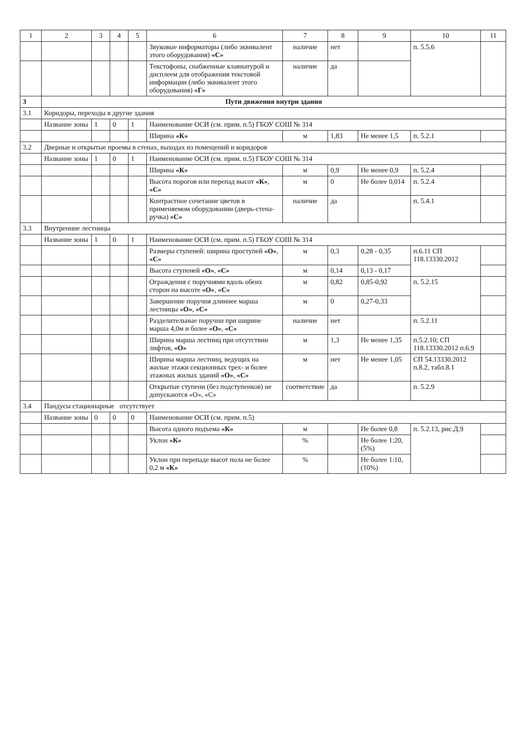| 1 | 2 | 3 | 4 | 5 | 6 | 7 | 8 | 9 | 10 | 11 |
| --- | --- | --- | --- | --- | --- | --- | --- | --- | --- | --- |
| | | | | | Звуковые информаторы (либо эквивалент этого оборудования) «С» | наличие | нет | | п. 5.5.6 | |
| | | | | | Текстофоны, снабженные клавиатурой и дисплеем для отображения текстовой информации (либо эквивалент этого оборудования) «Г» | наличие | да | | | |
| 3 | Пути движения внутри здания | | | | | | | | | |
| 3.1 | Коридоры, переходы в другие здания | | | | | | | | | |
| | Название зоны | 1 | 0 | 1 | Наименование ОСИ (см. прим. п.5) ГБОУ СОШ № 314 | | | | | |
| | | | | | Ширина «К» | м | 1,83 | Не менее 1,5 | п. 5.2.1 | |
| 3.2 | Дверные и открытые проемы в стенах, выходах из помещений и коридоров | | | | | | | | | |
| | Название зоны | 1 | 0 | 1 | Наименование ОСИ (см. прим. п.5) ГБОУ СОШ № 314 | | | | | |
| | | | | | Ширина «К» | м | 0,9 | Не менее 0,9 | п. 5.2.4 | |
| | | | | | Высота порогов или перепад высот «К» , «С» | м | 0 | Не более 0,014 | п. 5.2.4 | |
| | | | | | Контрастное сочетание цветов в применяемом оборудовании (дверь-стена-ручка) «С» | наличие | да | | п. 5.4.1 | |
| 3.3 | Внутренние лестницы | | | | | | | | | |
| | Название зоны | 1 | 0 | 1 | Наименование ОСИ (см. прим. п.5) ГБОУ СОШ № 314 | | | | | |
| | | | | | Размеры ступеней: ширина проступей «О» , «С» | м | 0,3 | 0,28 - 0,35 | п.6.11 СП 118.13330.2012 | |
| | | | | | Высота ступеней «О» , «С» | м | 0,14 | 0,13 - 0,17 | | |
| | | | | | Ограждения с поручнями вдоль обеих сторон на высоте «О» , «С» | м | 0,82 | 0,85-0,92 | п. 5.2.15 | |
| | | | | | Завершение поручня длиннее марша лестницы «О» , «С» | м | 0 | 0,27-0,33 | | |
| | | | | | Разделительные поручни при ширине марша 4,0м и более «О» , «С» | наличие | нет | | п. 5.2.11 | |
| | | | | | Ширина марша лестниц при отсутствии лифтов, «О» | м | 1,3 | Не менее 1,35 | п.5.2.10; СП 118.13330.2012 п.6.9 | |
| | | | | | Ширина марша лестниц, ведущих на жилые этажи секционных трех- и более этажных жилых зданий «О» , «С» | м | нет | Не менее 1,05 | СП 54.13330.2012 п.8.2, табл.8.1 | |
| | | | | | Открытые ступени (без подступенков) не допускаются «О», «С» | соответствие | да | | п. 5.2.9 | |
| 3.4 | Пандусы стационарные отсутствует | | | | | | | | | |
| | Название зоны | 0 | 0 | 0 | Наименование ОСИ (см. прим. п.5) | | | | | |
| | | | | | Высота одного подъема «К» | м | | Не более 0,8 | п. 5.2.13, рис.Д.9 | |
| | | | | | Уклон «К» | % | | Не более 1:20, (5%) | | |
| | | | | | Уклон при перепаде высот пола не более 0,2 м «К» | % | | Не более 1:10, (10%) | | |